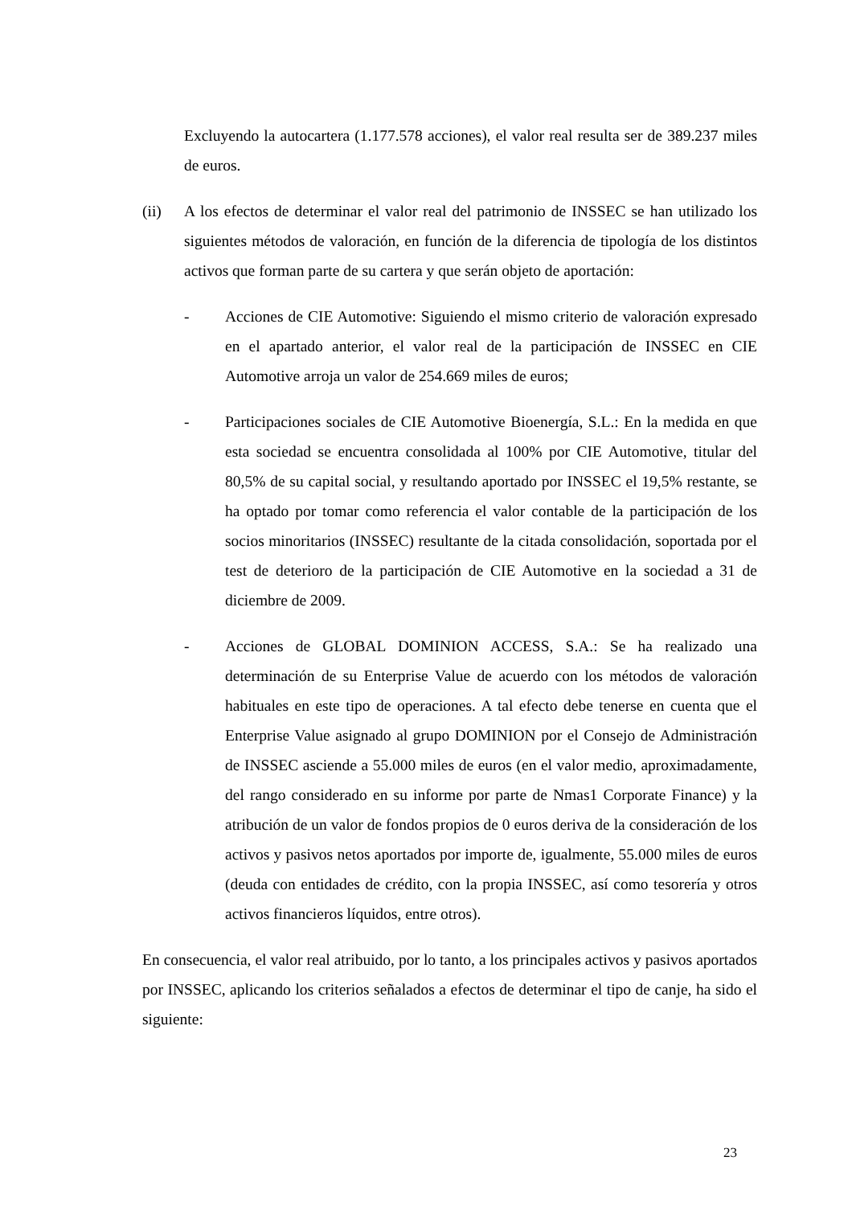Excluyendo la autocartera (1.177.578 acciones), el valor real resulta ser de 389.237 miles de euros.
(ii) A los efectos de determinar el valor real del patrimonio de INSSEC se han utilizado los siguientes métodos de valoración, en función de la diferencia de tipología de los distintos activos que forman parte de su cartera y que serán objeto de aportación:
- Acciones de CIE Automotive: Siguiendo el mismo criterio de valoración expresado en el apartado anterior, el valor real de la participación de INSSEC en CIE Automotive arroja un valor de 254.669 miles de euros;
- Participaciones sociales de CIE Automotive Bioenergía, S.L.: En la medida en que esta sociedad se encuentra consolidada al 100% por CIE Automotive, titular del 80,5% de su capital social, y resultando aportado por INSSEC el 19,5% restante, se ha optado por tomar como referencia el valor contable de la participación de los socios minoritarios (INSSEC) resultante de la citada consolidación, soportada por el test de deterioro de la participación de CIE Automotive en la sociedad a 31 de diciembre de 2009.
- Acciones de GLOBAL DOMINION ACCESS, S.A.: Se ha realizado una determinación de su Enterprise Value de acuerdo con los métodos de valoración habituales en este tipo de operaciones. A tal efecto debe tenerse en cuenta que el Enterprise Value asignado al grupo DOMINION por el Consejo de Administración de INSSEC asciende a 55.000 miles de euros (en el valor medio, aproximadamente, del rango considerado en su informe por parte de Nmas1 Corporate Finance) y la atribución de un valor de fondos propios de 0 euros deriva de la consideración de los activos y pasivos netos aportados por importe de, igualmente, 55.000 miles de euros (deuda con entidades de crédito, con la propia INSSEC, así como tesorería y otros activos financieros líquidos, entre otros).
En consecuencia, el valor real atribuido, por lo tanto, a los principales activos y pasivos aportados por INSSEC, aplicando los criterios señalados a efectos de determinar el tipo de canje, ha sido el siguiente:
23